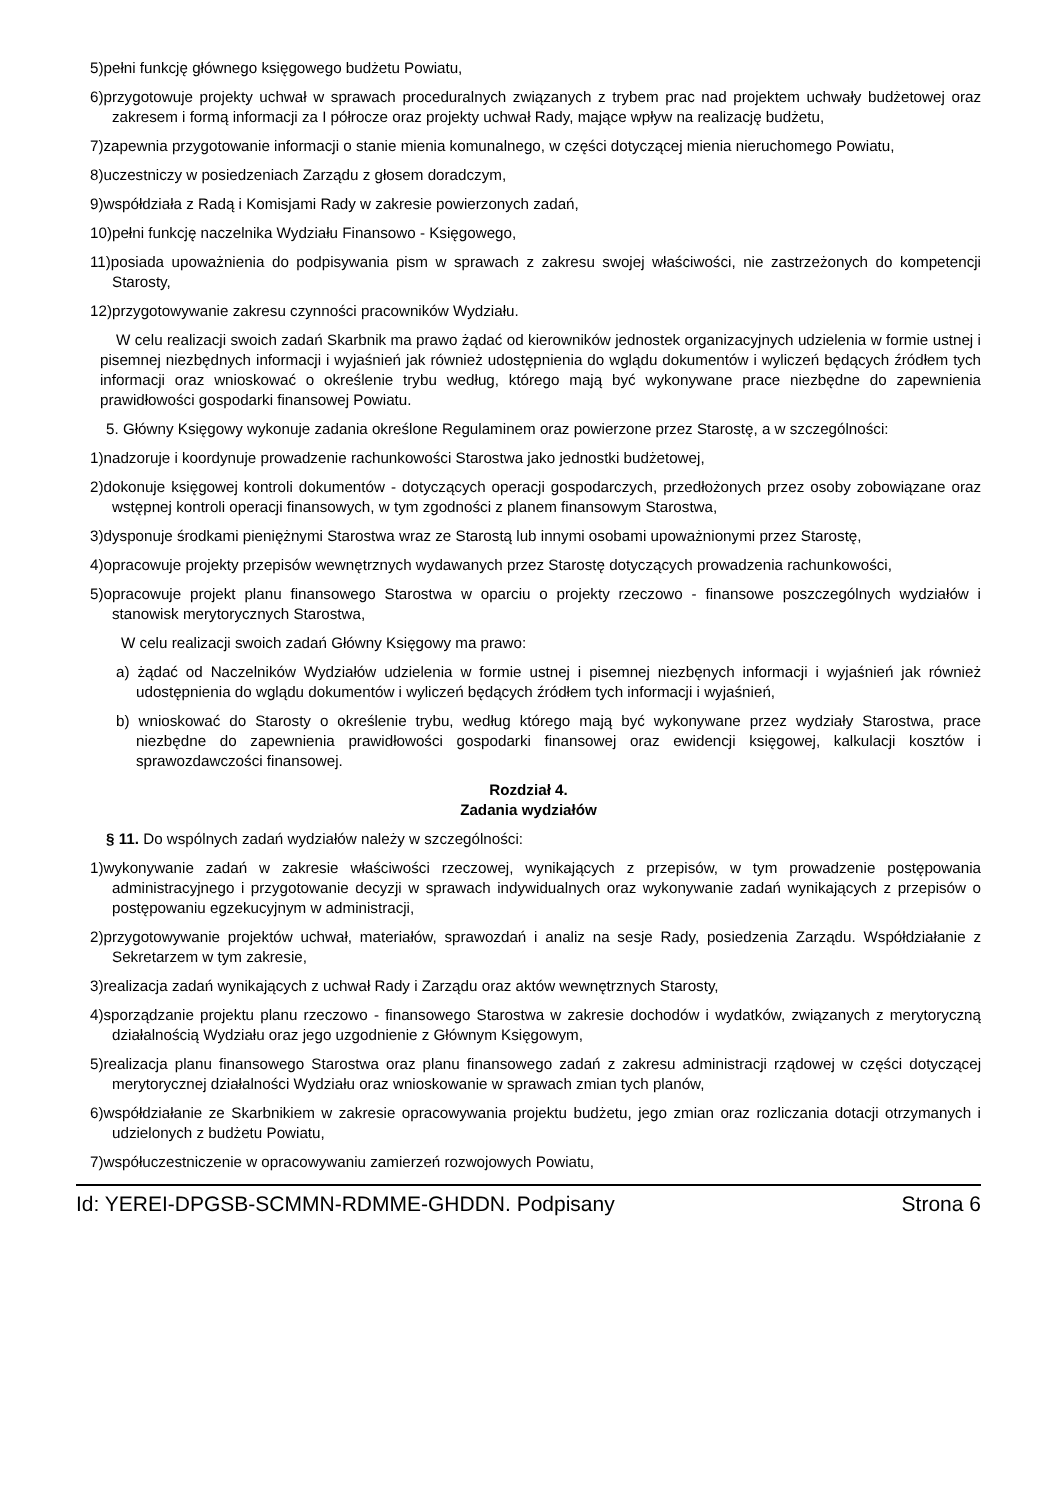5)pełni funkcję głównego księgowego budżetu Powiatu,
6)przygotowuje projekty uchwał w sprawach proceduralnych związanych z trybem prac nad projektem uchwały budżetowej oraz zakresem i formą informacji za I półrocze oraz projekty uchwał Rady, mające wpływ na realizację budżetu,
7)zapewnia przygotowanie informacji o stanie mienia komunalnego, w części dotyczącej mienia nieruchomego Powiatu,
8)uczestniczy w posiedzeniach Zarządu z głosem doradczym,
9)współdziała z Radą i Komisjami Rady w zakresie powierzonych zadań,
10)pełni funkcję naczelnika Wydziału Finansowo - Księgowego,
11)posiada upoważnienia do podpisywania pism w sprawach z zakresu swojej właściwości, nie zastrzeżonych do kompetencji Starosty,
12)przygotowywanie zakresu czynności pracowników Wydziału.
W celu realizacji swoich zadań Skarbnik ma prawo żądać od kierowników jednostek organizacyjnych udzielenia w formie ustnej i pisemnej niezbędnych informacji i wyjaśnień jak również udostępnienia do wglądu dokumentów i wyliczeń będących źródłem tych informacji oraz wnioskować o określenie trybu według, którego mają być wykonywane prace niezbędne do zapewnienia prawidłowości gospodarki finansowej Powiatu.
5. Główny Księgowy wykonuje zadania określone Regulaminem oraz powierzone przez Starostę, a w szczególności:
1)nadzoruje i koordynuje prowadzenie rachunkowości Starostwa jako jednostki budżetowej,
2)dokonuje księgowej kontroli dokumentów - dotyczących operacji gospodarczych, przedłożonych przez osoby zobowiązane oraz wstępnej kontroli operacji finansowych, w tym zgodności z planem finansowym Starostwa,
3)dysponuje środkami pieniężnymi Starostwa wraz ze Starostą lub innymi osobami upoważnionymi przez Starostę,
4)opracowuje projekty przepisów wewnętrznych wydawanych przez Starostę dotyczących prowadzenia rachunkowości,
5)opracowuje projekt planu finansowego Starostwa w oparciu o projekty rzeczowo - finansowe poszczególnych wydziałów i stanowisk merytorycznych Starostwa,
W celu realizacji swoich zadań Główny Księgowy ma prawo:
a) żądać od Naczelników Wydziałów udzielenia w formie ustnej i pisemnej niezbęnych informacji i wyjaśnień jak również udostępnienia do wglądu dokumentów i wyliczeń będących źródłem tych informacji i wyjaśnień,
b) wnioskować do Starosty o określenie trybu, według którego mają być wykonywane przez wydziały Starostwa, prace niezbędne do zapewnienia prawidłowości gospodarki finansowej oraz ewidencji księgowej, kalkulacji kosztów i sprawozdawczości finansowej.
Rozdział 4.
Zadania wydziałów
§ 11. Do wspólnych zadań wydziałów należy w szczególności:
1)wykonywanie zadań w zakresie właściwości rzeczowej, wynikających z przepisów, w tym prowadzenie postępowania administracyjnego i przygotowanie decyzji w sprawach indywidualnych oraz wykonywanie zadań wynikających z przepisów o postępowaniu egzekucyjnym w administracji,
2)przygotowywanie projektów uchwał, materiałów, sprawozdań i analiz na sesje Rady, posiedzenia Zarządu. Współdziałanie z Sekretarzem w tym zakresie,
3)realizacja zadań wynikających z uchwał Rady i Zarządu oraz aktów wewnętrznych Starosty,
4)sporządzanie projektu planu rzeczowo - finansowego Starostwa w zakresie dochodów i wydatków, związanych z merytoryczną działalnością Wydziału oraz jego uzgodnienie z Głównym Księgowym,
5)realizacja planu finansowego Starostwa oraz planu finansowego zadań z zakresu administracji rządowej w części dotyczącej merytorycznej działalności Wydziału oraz wnioskowanie w sprawach zmian tych planów,
6)współdziałanie ze Skarbnikiem w zakresie opracowywania projektu budżetu, jego zmian oraz rozliczania dotacji otrzymanych i udzielonych z budżetu Powiatu,
7)współuczestniczenie w opracowywaniu zamierzeń rozwojowych Powiatu,
Id: YEREI-DPGSB-SCMMN-RDMME-GHDDN. Podpisany Strona 6